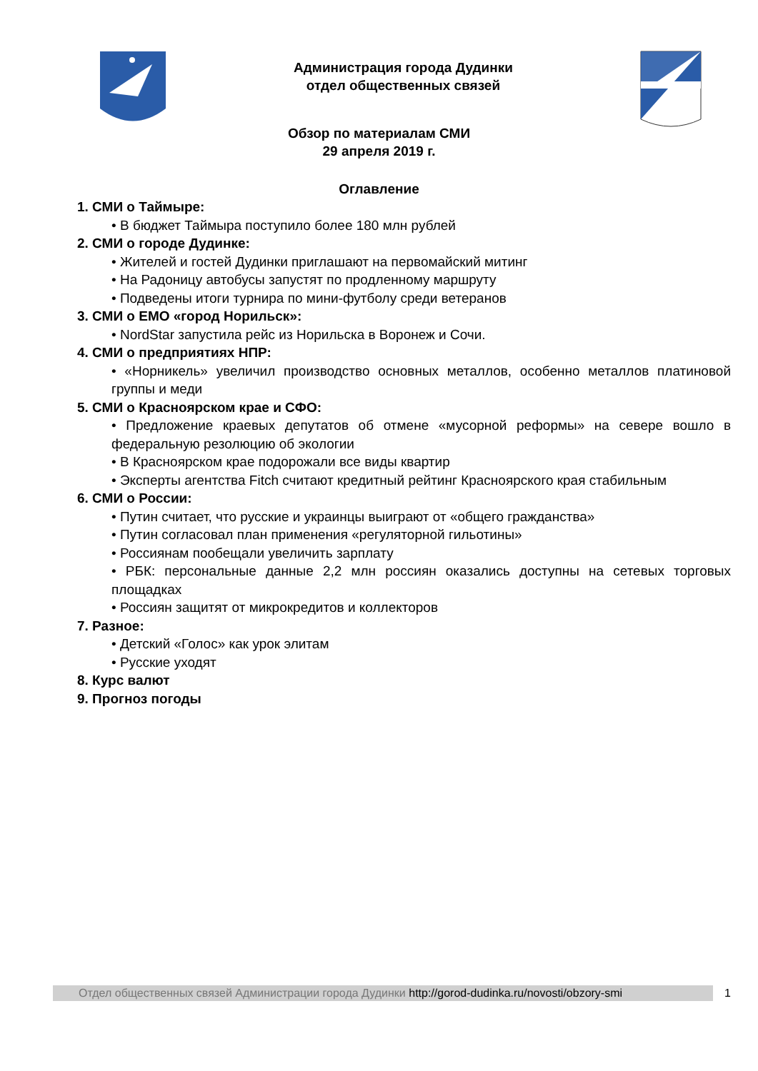Администрация города Дудинки
отдел общественных связей
Обзор по материалам СМИ
29 апреля 2019 г.
Оглавление
1. СМИ о Таймыре:
• В бюджет Таймыра поступило более 180 млн рублей
2. СМИ о городе Дудинке:
• Жителей и гостей Дудинки приглашают на первомайский митинг
• На Радоницу автобусы запустят по продленному маршруту
• Подведены итоги турнира по мини-футболу среди ветеранов
3. СМИ о ЕМО «город Норильск»:
• NordStar запустила рейс из Норильска в Воронеж и Сочи.
4. СМИ о предприятиях НПР:
• «Норникель» увеличил производство основных металлов, особенно металлов платиновой группы и меди
5. СМИ о Красноярском крае и СФО:
• Предложение краевых депутатов об отмене «мусорной реформы» на севере вошло в федеральную резолюцию об экологии
• В Красноярском крае подорожали все виды квартир
• Эксперты агентства Fitch считают кредитный рейтинг Красноярского края стабильным
6. СМИ о России:
• Путин считает, что русские и украинцы выиграют от «общего гражданства»
• Путин согласовал план применения «регуляторной гильотины»
• Россиянам пообещали увеличить зарплату
• РБК: персональные данные 2,2 млн россиян оказались доступны на сетевых торговых площадках
• Россиян защитят от микрокредитов и коллекторов
7. Разное:
• Детский «Голос» как урок элитам
• Русские уходят
8. Курс валют
9. Прогноз погоды
Отдел общественных связей Администрации города Дудинки http://gorod-dudinka.ru/novosti/obzory-smi
1